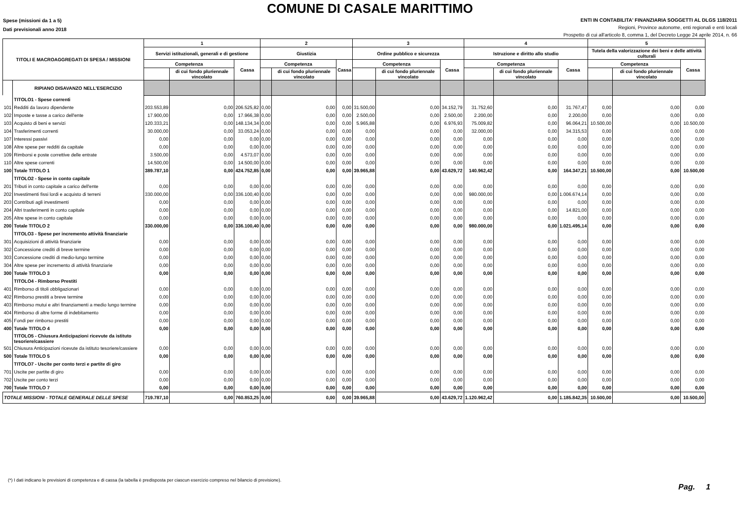COMUNE DI CASALE MARITTIMO
Spese (missioni da 1 a 5)
Dati previsionali anno 2018
ENTI IN CONTABILITA' FINANZIARIA SOGGETTI AL DLGS 118/2011
Regioni, Province autonome, enti regionali e enti locali
Prospetto di cui all'articolo 8, comma 1, del Decreto Legge 24 aprile 2014, n. 66
| TITOLI E MACROAGGREGATI DI SPESA / MISSIONI | | 1 | | | 2 | | | 3 | | | 4 | | | 5 | | |
| --- | --- | --- | --- | --- | --- | --- | --- | --- | --- | --- | --- | --- | --- | --- | --- | --- |
| | | Servizi istituzionali, generali e di gestione | | | Giustizia | | | Ordine pubblico e sicurezza | | | Istruzione e diritto allo studio | | | Tutela della valorizzazione dei beni e delle attività culturali | | |
| | | Competenza | | Cassa | Competenza | | Cassa | Competenza | | Cassa | Competenza | | Cassa | Competenza | | Cassa |
| | | | di cui fondo pluriennale vincolato | | | di cui fondo pluriennale vincolato | | | di cui fondo pluriennale vincolato | | | di cui fondo pluriennale vincolato | | | di cui fondo pluriennale vincolato | |
| | RIPIANO DISAVANZO NELL'ESERCIZIO | | | | | | | | | | | | | | | |
| | TITOLO1 - Spese correnti | | | | | | | | | | | | | | | |
| 101 | Redditi da lavoro dipendente | 203.553,89 | 0,00 | 206.525,82 | 0,00 | 0,00 | 0,00 | 31.500,00 | 0,00 | 34.152,79 | 31.752,60 | 0,00 | 31.767,47 | 0,00 | 0,00 | 0,00 |
| 102 | Imposte e tasse a carico dell'ente | 17.900,00 | 0,00 | 17.966,38 | 0,00 | 0,00 | 0,00 | 2.500,00 | 0,00 | 2.500,00 | 2.200,00 | 0,00 | 2.200,00 | 0,00 | 0,00 | 0,00 |
| 103 | Acquisto di beni e servizi | 120.333,21 | 0,00 | 148.134,34 | 0,00 | 0,00 | 0,00 | 5.965,88 | 0,00 | 6.976,93 | 75.009,82 | 0,00 | 96.064,21 | 10.500,00 | 0,00 | 10.500,00 |
| 104 | Trasferimenti correnti | 30.000,00 | 0,00 | 33.053,24 | 0,00 | 0,00 | 0,00 | 0,00 | 0,00 | 0,00 | 32.000,00 | 0,00 | 34.315,53 | 0,00 | 0,00 | 0,00 |
| 107 | Interessi passivi | 0,00 | 0,00 | 0,00 | 0,00 | 0,00 | 0,00 | 0,00 | 0,00 | 0,00 | 0,00 | 0,00 | 0,00 | 0,00 | 0,00 | 0,00 |
| 108 | Altre spese per redditi da capitale | 0,00 | 0,00 | 0,00 | 0,00 | 0,00 | 0,00 | 0,00 | 0,00 | 0,00 | 0,00 | 0,00 | 0,00 | 0,00 | 0,00 | 0,00 |
| 109 | Rimborsi e poste correttive delle entrate | 3.500,00 | 0,00 | 4.573,07 | 0,00 | 0,00 | 0,00 | 0,00 | 0,00 | 0,00 | 0,00 | 0,00 | 0,00 | 0,00 | 0,00 | 0,00 |
| 110 | Altre spese correnti | 14.500,00 | 0,00 | 14.500,00 | 0,00 | 0,00 | 0,00 | 0,00 | 0,00 | 0,00 | 0,00 | 0,00 | 0,00 | 0,00 | 0,00 | 0,00 |
| 100 | Totale TITOLO 1 | 389.787,10 | 0,00 | 424.752,85 | 0,00 | 0,00 | 0,00 | 39.965,88 | 0,00 | 43.629,72 | 140.962,42 | 0,00 | 164.347,21 | 10.500,00 | 0,00 | 10.500,00 |
| | TITOLO2 - Spese in conto capitale | | | | | | | | | | | | | | | |
| 201 | Tributi in conto capitale a carico dell'ente | 0,00 | 0,00 | 0,00 | 0,00 | 0,00 | 0,00 | 0,00 | 0,00 | 0,00 | 0,00 | 0,00 | 0,00 | 0,00 | 0,00 | 0,00 |
| 202 | Investimenti fissi lordi e acquisto di terreni | 330.000,00 | 0,00 | 336.100,40 | 0,00 | 0,00 | 0,00 | 0,00 | 0,00 | 0,00 | 980.000,00 | 0,00 | 1.006.674,14 | 0,00 | 0,00 | 0,00 |
| 203 | Contributi agli investimenti | 0,00 | 0,00 | 0,00 | 0,00 | 0,00 | 0,00 | 0,00 | 0,00 | 0,00 | 0,00 | 0,00 | 0,00 | 0,00 | 0,00 | 0,00 |
| 204 | Altri trasferimenti in conto capitale | 0,00 | 0,00 | 0,00 | 0,00 | 0,00 | 0,00 | 0,00 | 0,00 | 0,00 | 0,00 | 0,00 | 14.821,00 | 0,00 | 0,00 | 0,00 |
| 205 | Altre spese in conto capitale | 0,00 | 0,00 | 0,00 | 0,00 | 0,00 | 0,00 | 0,00 | 0,00 | 0,00 | 0,00 | 0,00 | 0,00 | 0,00 | 0,00 | 0,00 |
| 200 | Totale TITOLO 2 | 330.000,00 | 0,00 | 336.100,40 | 0,00 | 0,00 | 0,00 | 0,00 | 0,00 | 0,00 | 980.000,00 | 0,00 | 1.021.495,14 | 0,00 | 0,00 | 0,00 |
| | TITOLO3 - Spese per incremento attività finanziarie | | | | | | | | | | | | | | | |
| 301 | Acquisizioni di attività finanziarie | 0,00 | 0,00 | 0,00 | 0,00 | 0,00 | 0,00 | 0,00 | 0,00 | 0,00 | 0,00 | 0,00 | 0,00 | 0,00 | 0,00 | 0,00 |
| 302 | Concessione crediti di breve termine | 0,00 | 0,00 | 0,00 | 0,00 | 0,00 | 0,00 | 0,00 | 0,00 | 0,00 | 0,00 | 0,00 | 0,00 | 0,00 | 0,00 | 0,00 |
| 303 | Concessione crediti di medio-lungo termine | 0,00 | 0,00 | 0,00 | 0,00 | 0,00 | 0,00 | 0,00 | 0,00 | 0,00 | 0,00 | 0,00 | 0,00 | 0,00 | 0,00 | 0,00 |
| 304 | Altre spese per incremento di attività finanziarie | 0,00 | 0,00 | 0,00 | 0,00 | 0,00 | 0,00 | 0,00 | 0,00 | 0,00 | 0,00 | 0,00 | 0,00 | 0,00 | 0,00 | 0,00 |
| 300 | Totale TITOLO 3 | 0,00 | 0,00 | 0,00 | 0,00 | 0,00 | 0,00 | 0,00 | 0,00 | 0,00 | 0,00 | 0,00 | 0,00 | 0,00 | 0,00 | 0,00 |
| | TITOLO4 - Rimborso Prestiti | | | | | | | | | | | | | | | |
| 401 | Rimborso di titoli obbligazionari | 0,00 | 0,00 | 0,00 | 0,00 | 0,00 | 0,00 | 0,00 | 0,00 | 0,00 | 0,00 | 0,00 | 0,00 | 0,00 | 0,00 | 0,00 |
| 402 | Rimborso prestiti a breve termine | 0,00 | 0,00 | 0,00 | 0,00 | 0,00 | 0,00 | 0,00 | 0,00 | 0,00 | 0,00 | 0,00 | 0,00 | 0,00 | 0,00 | 0,00 |
| 403 | Rimborso mutui e altri finanziamenti a medio lungo termine | 0,00 | 0,00 | 0,00 | 0,00 | 0,00 | 0,00 | 0,00 | 0,00 | 0,00 | 0,00 | 0,00 | 0,00 | 0,00 | 0,00 | 0,00 |
| 404 | Rimborso di altre forme di indebitamento | 0,00 | 0,00 | 0,00 | 0,00 | 0,00 | 0,00 | 0,00 | 0,00 | 0,00 | 0,00 | 0,00 | 0,00 | 0,00 | 0,00 | 0,00 |
| 405 | Fondi per rimborso prestiti | 0,00 | 0,00 | 0,00 | 0,00 | 0,00 | 0,00 | 0,00 | 0,00 | 0,00 | 0,00 | 0,00 | 0,00 | 0,00 | 0,00 | 0,00 |
| 400 | Totale TITOLO 4 | 0,00 | 0,00 | 0,00 | 0,00 | 0,00 | 0,00 | 0,00 | 0,00 | 0,00 | 0,00 | 0,00 | 0,00 | 0,00 | 0,00 | 0,00 |
| | TITOLO5 - Chiusura Anticipazioni ricevute da istituto tesoriere/cassiere | | | | | | | | | | | | | | | |
| 501 | Chiusura Anticipazioni ricevute da istituto tesoriere/cassiere | 0,00 | 0,00 | 0,00 | 0,00 | 0,00 | 0,00 | 0,00 | 0,00 | 0,00 | 0,00 | 0,00 | 0,00 | 0,00 | 0,00 | 0,00 |
| 500 | Totale TITOLO 5 | 0,00 | 0,00 | 0,00 | 0,00 | 0,00 | 0,00 | 0,00 | 0,00 | 0,00 | 0,00 | 0,00 | 0,00 | 0,00 | 0,00 | 0,00 |
| | TITOLO7 - Uscite per conto terzi e partite di giro | | | | | | | | | | | | | | | |
| 701 | Uscite per partite di giro | 0,00 | 0,00 | 0,00 | 0,00 | 0,00 | 0,00 | 0,00 | 0,00 | 0,00 | 0,00 | 0,00 | 0,00 | 0,00 | 0,00 | 0,00 |
| 702 | Uscite per conto terzi | 0,00 | 0,00 | 0,00 | 0,00 | 0,00 | 0,00 | 0,00 | 0,00 | 0,00 | 0,00 | 0,00 | 0,00 | 0,00 | 0,00 | 0,00 |
| 700 | Totale TITOLO 7 | 0,00 | 0,00 | 0,00 | 0,00 | 0,00 | 0,00 | 0,00 | 0,00 | 0,00 | 0,00 | 0,00 | 0,00 | 0,00 | 0,00 | 0,00 |
| TOTALE MISSIONI - TOTALE GENERALE DELLE SPESE | | 719.787,10 | 0,00 | 760.853,25 | 0,00 | 0,00 | 0,00 | 39.965,88 | 0,00 | 43.629,72 | 1.120.962,42 | 0,00 | 1.185.842,35 | 10.500,00 | 0,00 | 10.500,00 |
(*) I dati indicano le previsioni di competenza e di cassa (la tabella è predisposta per ciascun esercizio compreso nel bilancio di previsione).
Pag. 1